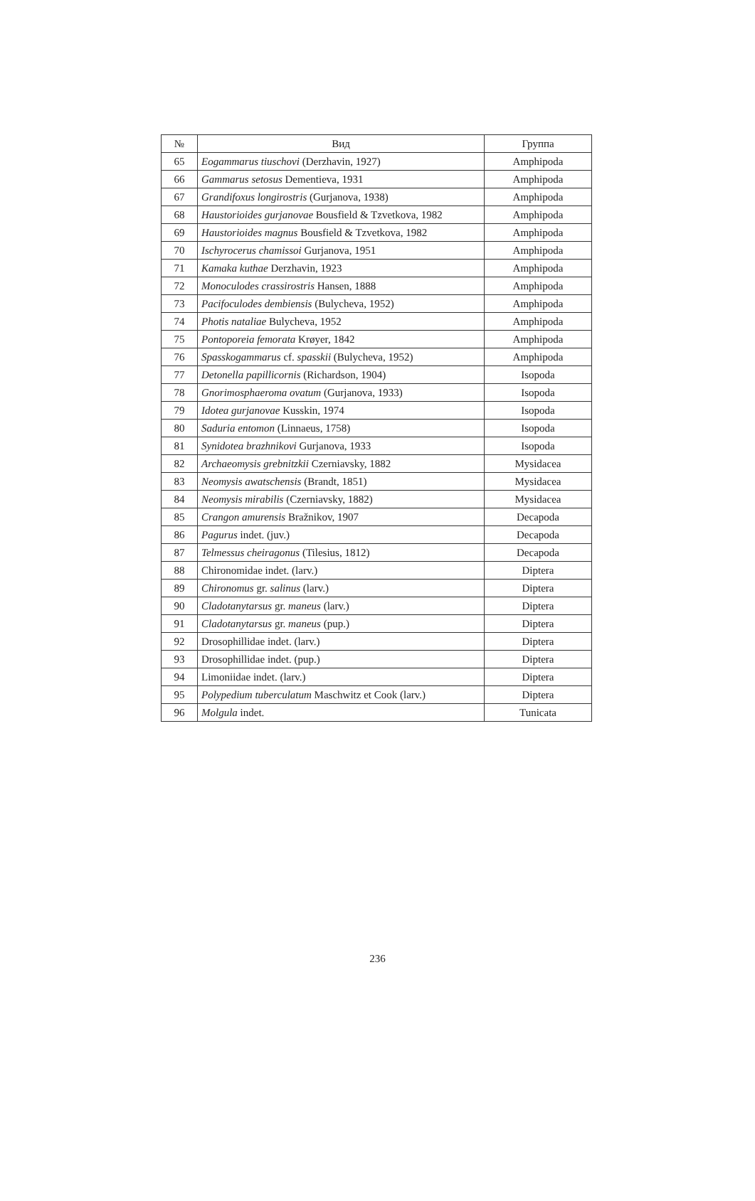| № | Вид | Группа |
| --- | --- | --- |
| 65 | Eogammarus tiuschovi (Derzhavin, 1927) | Amphipoda |
| 66 | Gammarus setosus Dementieva, 1931 | Amphipoda |
| 67 | Grandifoxus longirostris (Gurjanova, 1938) | Amphipoda |
| 68 | Haustorioides gurjanovae Bousfield & Tzvetkova, 1982 | Amphipoda |
| 69 | Haustorioides magnus Bousfield & Tzvetkova, 1982 | Amphipoda |
| 70 | Ischyrocerus chamissoi Gurjanova, 1951 | Amphipoda |
| 71 | Kamaka kuthae Derzhavin, 1923 | Amphipoda |
| 72 | Monoculodes crassirostris Hansen, 1888 | Amphipoda |
| 73 | Pacifoculodes dembiensis (Bulycheva, 1952) | Amphipoda |
| 74 | Photis nataliae Bulycheva, 1952 | Amphipoda |
| 75 | Pontoporeia femorata Krøyer, 1842 | Amphipoda |
| 76 | Spasskogammarus cf. spasskii (Bulycheva, 1952) | Amphipoda |
| 77 | Detonella papillicornis (Richardson, 1904) | Isopoda |
| 78 | Gnorimosphaeroma ovatum (Gurjanova, 1933) | Isopoda |
| 79 | Idotea gurjanovae Kusskin, 1974 | Isopoda |
| 80 | Saduria entomon (Linnaeus, 1758) | Isopoda |
| 81 | Synidotea brazhnikovi Gurjanova, 1933 | Isopoda |
| 82 | Archaeomysis grebnitzkii Czerniavsky, 1882 | Mysidacea |
| 83 | Neomysis awatschensis (Brandt, 1851) | Mysidacea |
| 84 | Neomysis mirabilis (Czerniavsky, 1882) | Mysidacea |
| 85 | Crangon amurensis Bražnikov, 1907 | Decapoda |
| 86 | Pagurus indet. (juv.) | Decapoda |
| 87 | Telmessus cheiragonus (Tilesius, 1812) | Decapoda |
| 88 | Chironomidae indet. (larv.) | Diptera |
| 89 | Chironomus gr. salinus (larv.) | Diptera |
| 90 | Cladotanytarsus gr. maneus (larv.) | Diptera |
| 91 | Cladotanytarsus gr. maneus (pup.) | Diptera |
| 92 | Drosophillidae indet. (larv.) | Diptera |
| 93 | Drosophillidae indet. (pup.) | Diptera |
| 94 | Limoniidae indet. (larv.) | Diptera |
| 95 | Polypedium tuberculatum Maschwitz et Cook (larv.) | Diptera |
| 96 | Molgula indet. | Tunicata |
236